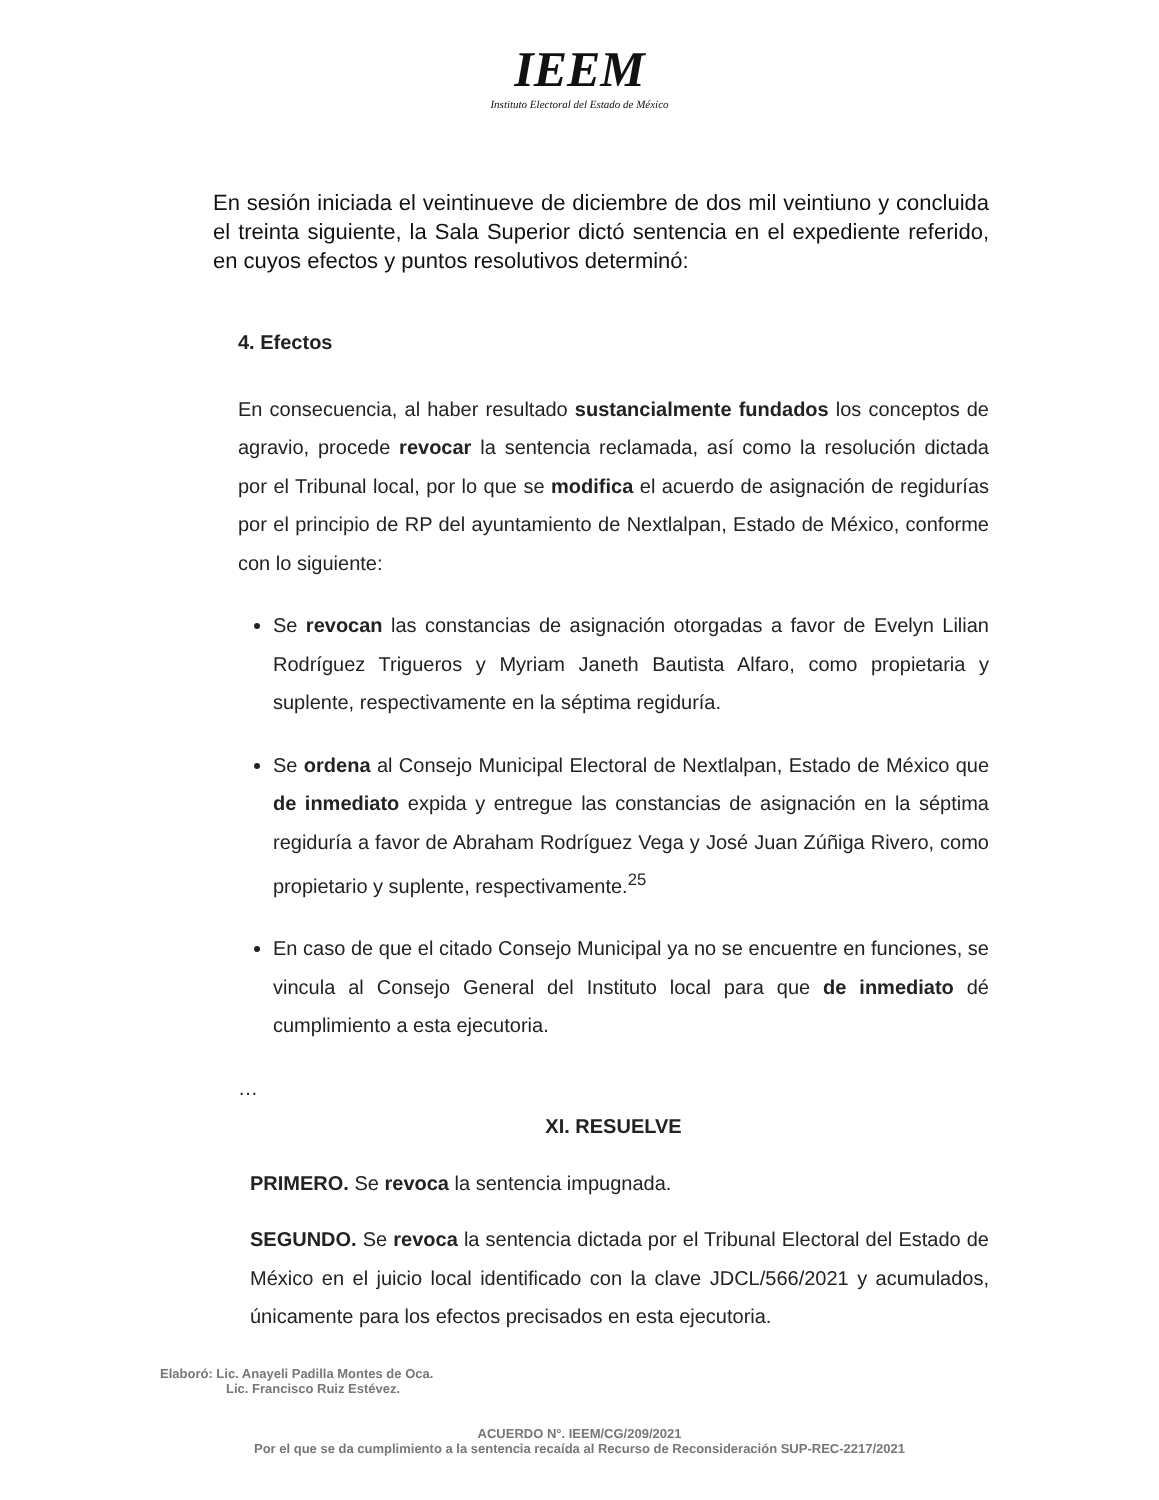IEEM
Instituto Electoral del Estado de México
En sesión iniciada el veintinueve de diciembre de dos mil veintiuno y concluida el treinta siguiente, la Sala Superior dictó sentencia en el expediente referido, en cuyos efectos y puntos resolutivos determinó:
4. Efectos
En consecuencia, al haber resultado sustancialmente fundados los conceptos de agravio, procede revocar la sentencia reclamada, así como la resolución dictada por el Tribunal local, por lo que se modifica el acuerdo de asignación de regidurías por el principio de RP del ayuntamiento de Nextlalpan, Estado de México, conforme con lo siguiente:
Se revocan las constancias de asignación otorgadas a favor de Evelyn Lilian Rodríguez Trigueros y Myriam Janeth Bautista Alfaro, como propietaria y suplente, respectivamente en la séptima regiduría.
Se ordena al Consejo Municipal Electoral de Nextlalpan, Estado de México que de inmediato expida y entregue las constancias de asignación en la séptima regiduría a favor de Abraham Rodríguez Vega y José Juan Zúñiga Rivero, como propietario y suplente, respectivamente.<sup>25</sup>
En caso de que el citado Consejo Municipal ya no se encuentre en funciones, se vincula al Consejo General del Instituto local para que de inmediato dé cumplimiento a esta ejecutoria.
…
XI. RESUELVE
PRIMERO. Se revoca la sentencia impugnada.
SEGUNDO. Se revoca la sentencia dictada por el Tribunal Electoral del Estado de México en el juicio local identificado con la clave JDCL/566/2021 y acumulados, únicamente para los efectos precisados en esta ejecutoria.
Elaboró: Lic. Anayeli Padilla Montes de Oca.
Lic. Francisco Ruiz Estévez.
ACUERDO N°. IEEM/CG/209/2021
Por el que se da cumplimiento a la sentencia recaída al Recurso de Reconsideración SUP-REC-2217/2021